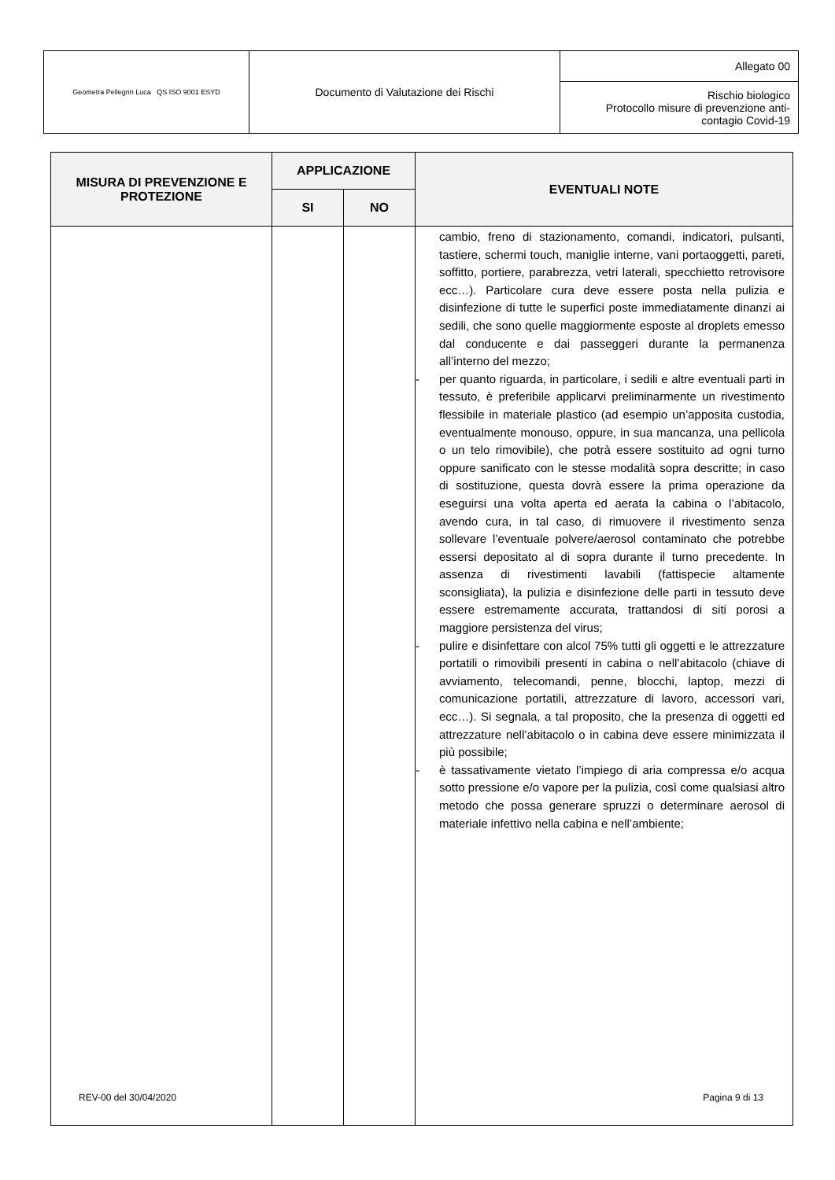| Geometra Pellegrin Luca QS ISO 9001 ESYD | Documento di Valutazione dei Rischi | Allegato 00 |
| | | Rischio biologico Protocollo misure di prevenzione anti-contagio Covid-19 |
| MISURA DI PREVENZIONE E PROTEZIONE | APPLICAZIONE | | EVENTUALI NOTE |
| --- | --- | --- | --- |
| | SI | NO | |
| | | | cambio, freno di stazionamento, comandi, indicatori, pulsanti, tastiere, schermi touch, maniglie interne, vani portaoggetti, pareti, soffitto, portiere, parabrezza, vetri laterali, specchietto retrovisore ecc…). Particolare cura deve essere posta nella pulizia e disinfezione di tutte le superfici poste immediatamente dinanzi ai sedili, che sono quelle maggiormente esposte al droplets emesso dal conducente e dai passeggeri durante la permanenza all’interno del mezzo; - per quanto riguarda, in particolare, i sedili e altre eventuali parti in tessuto, è preferibile applicarvi preliminarmente un rivestimento flessibile in materiale plastico (ad esempio un’apposita custodia, eventualmente monouso, oppure, in sua mancanza, una pellicola o un telo rimovibile), che potrà essere sostituito ad ogni turno oppure sanificato con le stesse modalità sopra descritte; in caso di sostituzione, questa dovrà essere la prima operazione da eseguirsi una volta aperta ed aerata la cabina o l’abitacolo, avendo cura, in tal caso, di rimuovere il rivestimento senza sollevare l’eventuale polvere/aerosol contaminato che potrebbe essersi depositato al di sopra durante il turno precedente. In assenza di rivestimenti lavabili (fattispecie altamente sconsigliata), la pulizia e disinfezione delle parti in tessuto deve essere estremamente accurata, trattandosi di siti porosi a maggiore persistenza del virus; - pulire e disinfettare con alcol 75% tutti gli oggetti e le attrezzature portatili o rimovibili presenti in cabina o nell’abitacolo (chiave di avviamento, telecomandi, penne, blocchi, laptop, mezzi di comunicazione portatili, attrezzature di lavoro, accessori vari, ecc…). Si segnala, a tal proposito, che la presenza di oggetti ed attrezzature nell’abitacolo o in cabina deve essere minimizzata il più possibile; - è tassativamente vietato l’impiego di aria compressa e/o acqua sotto pressione e/o vapore per la pulizia, così come qualsiasi altro metodo che possa generare spruzzi o determinare aerosol di materiale infettivo nella cabina e nell’ambiente; |
REV-00 del 30/04/2020 Pagina 9 di 13